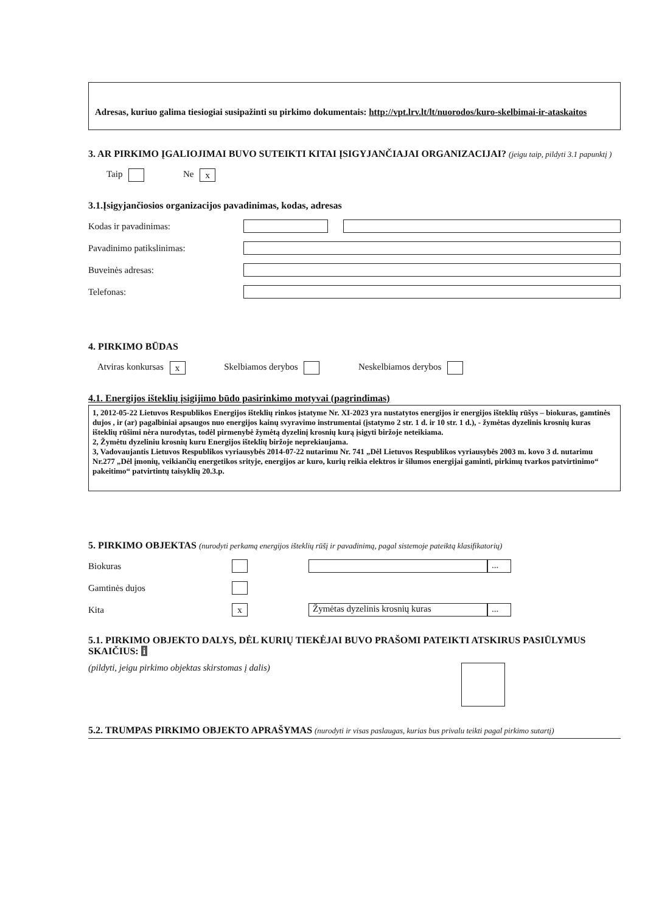Adresas, kuriuo galima tiesiogiai susipažinti su pirkimo dokumentais: http://vpt.lrv.lt/lt/nuorodos/kuro-skelbimai-ir-ataskaitos
3. AR PIRKIMO ĮGALIOJIMAI BUVO SUTEIKTI KITAI ĮSIGYJANČIAJAI ORGANIZACIJAI? (jeigu taip, pildyti 3.1 papunktį )
Taip Ne x
3.1.Įsigyjančiosios organizacijos pavadinimas, kodas, adresas
Kodas ir pavadinimas:
Pavadinimo patikslinimas:
Buveinės adresas:
Telefonas:
4. PIRKIMO BŪDAS
Atviras konkursas x Skelbiamos derybos Neskelbiamos derybos
4.1. Energijos išteklių įsigijimo būdo pasirinkimo motyvai (pagrindimas)
1, 2012-05-22 Lietuvos Respublikos Energijos išteklių rinkos įstatyme Nr. XI-2023 yra nustatytos energijos ir energijos išteklių rūšys – biokuras, gamtinės dujos , ir (ar) pagalbiniai apsaugos nuo energijos kainų svyravimo instrumentai (įstatymo 2 str. 1 d. ir 10 str. 1 d.), - žymėtas dyzelinis krosnių kuras išteklių rūšimi nėra nurodytas, todėl pirmenybė žymėtą dyzelinį krosnių kurą įsigyti biržoje neteikiama.
2, Žymėtu dyzeliniu krosnių kuru Energijos išteklių biržoje neprekiaujama.
3, Vadovaujantis Lietuvos Respublikos vyriausybės 2014-07-22 nutarimu Nr. 741 „Dėl Lietuvos Respublikos vyriausybės 2003 m. kovo 3 d. nutarimu Nr.277 „Dėl įmonių, veikiančių energetikos srityje, energijos ar kuro, kurių reikia elektros ir šilumos energijai gaminti, pirkimų tvarkos patvirtinimo“ pakeitimo“ patvirtintų taisyklių 20.3.p.
5. PIRKIMO OBJEKTAS (nurodyti perkamą energijos išteklių rūšį ir pavadinimą, pagal sistemoje pateiktą klasifikatorių)
Biokuras ...
Gamtinės dujos
Kita x Žymėtas dyzelinis krosnių kuras...
5.1. PIRKIMO OBJEKTO DALYS, DĖL KURIŲ TIEKĖJAI BUVO PRAŠOMI PATEIKTI ATSKIRUS PASIŪLYMUS SKAIČIUS: i
(pildyti, jeigu pirkimo objektas skirstomas į dalis)
5.2. TRUMPAS PIRKIMO OBJEKTO APRAŠYMAS (nurodyti ir visas paslaugas, kurias bus privalu teikti pagal pirkimo sutartį)